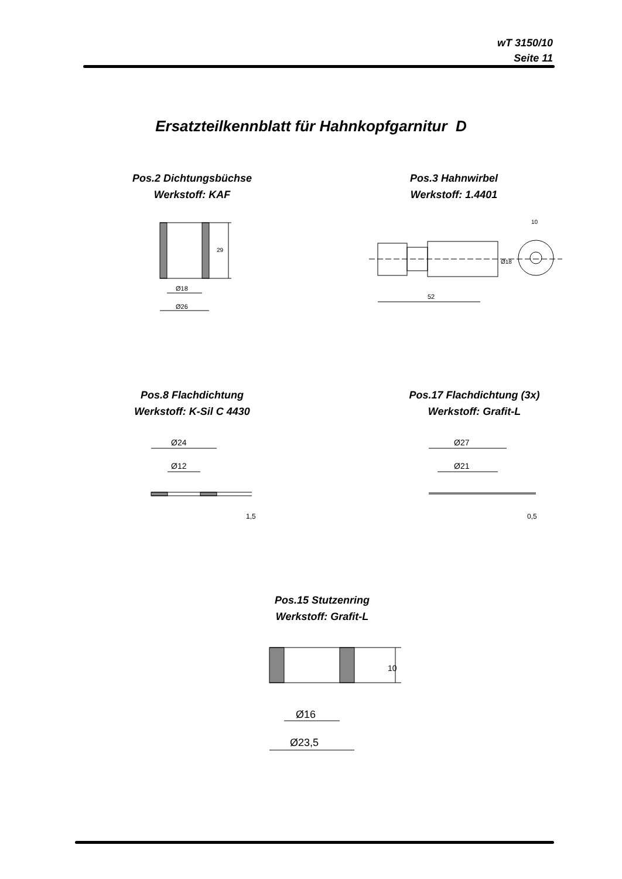wT 3150/10
Seite 11
Ersatzteilkennblatt für Hahnkopfgarnitur D
Pos.2 Dichtungsbüchse
Werkstoff: KAF
Pos.3 Hahnwirbel
Werkstoff: 1.4401
29
Ø18
Ø26
52
10
Ø18
Pos.8 Flachdichtung
Werkstoff: K-Sil C 4430
Pos.17 Flachdichtung (3x)
Werkstoff: Grafit-L
Ø24
Ø12
1,5
Ø27
Ø21
0,5
Pos.15 Stutzenring
Werkstoff: Grafit-L
Ø16
Ø23,5
10